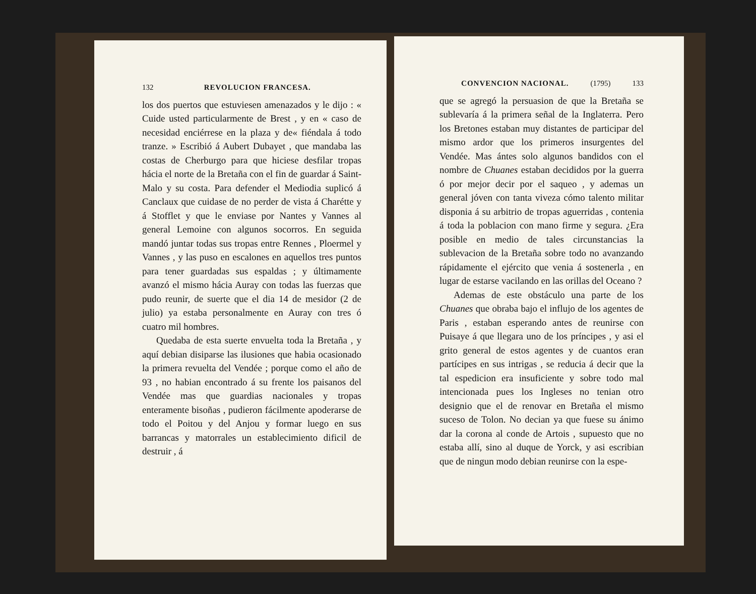132 REVOLUCION FRANCESA.
los dos puertos que estuviesen amenazados y le dijo : « Cuide usted particularmente de Brest , y en « caso de necesidad enciérrese en la plaza y de« fiéndala á todo tranze. » Escribió á Aubert Dubayet , que mandaba las costas de Cherburgo para que hiciese desfilar tropas hácia el norte de la Bretaña con el fin de guardar á Saint-Malo y su costa. Para defender el Mediodia suplicó á Canclaux que cuidase de no perder de vista á Charétte y á Stofflet y que le enviase por Nantes y Vannes al general Lemoine con algunos socorros. En seguida mandó juntar todas sus tropas entre Rennes , Ploermel y Vannes , y las puso en escalones en aquellos tres puntos para tener guardadas sus espaldas ; y últimamente avanzó el mismo hácia Auray con todas las fuerzas que pudo reunir, de suerte que el dia 14 de mesidor (2 de julio) ya estaba personalmente en Auray con tres ó cuatro mil hombres.
Quedaba de esta suerte envuelta toda la Bretaña , y aquí debian disiparse las ilusiones que habia ocasionado la primera revuelta del Vendée ; porque como el año de 93 , no habian encontrado á su frente los paisanos del Vendée mas que guardias nacionales y tropas enteramente bisoñas , pudieron fácilmente apoderarse de todo el Poitou y del Anjou y formar luego en sus barrancas y matorrales un establecimiento dificil de destruir , á
CONVENCION NACIONAL. (1795) 133
que se agregó la persuasion de que la Bretaña se sublevaría á la primera señal de la Inglaterra. Pero los Bretones estaban muy distantes de participar del mismo ardor que los primeros insurgentes del Vendée. Mas ántes solo algunos bandidos con el nombre de Chuanes estaban decididos por la guerra ó por mejor decir por el saqueo , y ademas un general jóven con tanta viveza cómo talento militar disponia á su arbitrio de tropas aguerridas , contenia á toda la poblacion con mano firme y segura. ¿Era posible en medio de tales circunstancias la sublevacion de la Bretaña sobre todo no avanzando rápidamente el ejército que venia á sostenerla , en lugar de estarse vacilando en las orillas del Oceano ?
Ademas de este obstáculo una parte de los Chuanes que obraba bajo el influjo de los agentes de Paris , estaban esperando antes de reunirse con Puisaye á que llegara uno de los príncipes , y asi el grito general de estos agentes y de cuantos eran partícipes en sus intrigas , se reducia á decir que la tal espedicion era insuficiente y sobre todo mal intencionada pues los Ingleses no tenian otro designio que el de renovar en Bretaña el mismo suceso de Tolon. No decian ya que fuese su ánimo dar la corona al conde de Artois , supuesto que no estaba allí, sino al duque de Yorck, y asi escribian que de ningun modo debian reunirse con la espe-